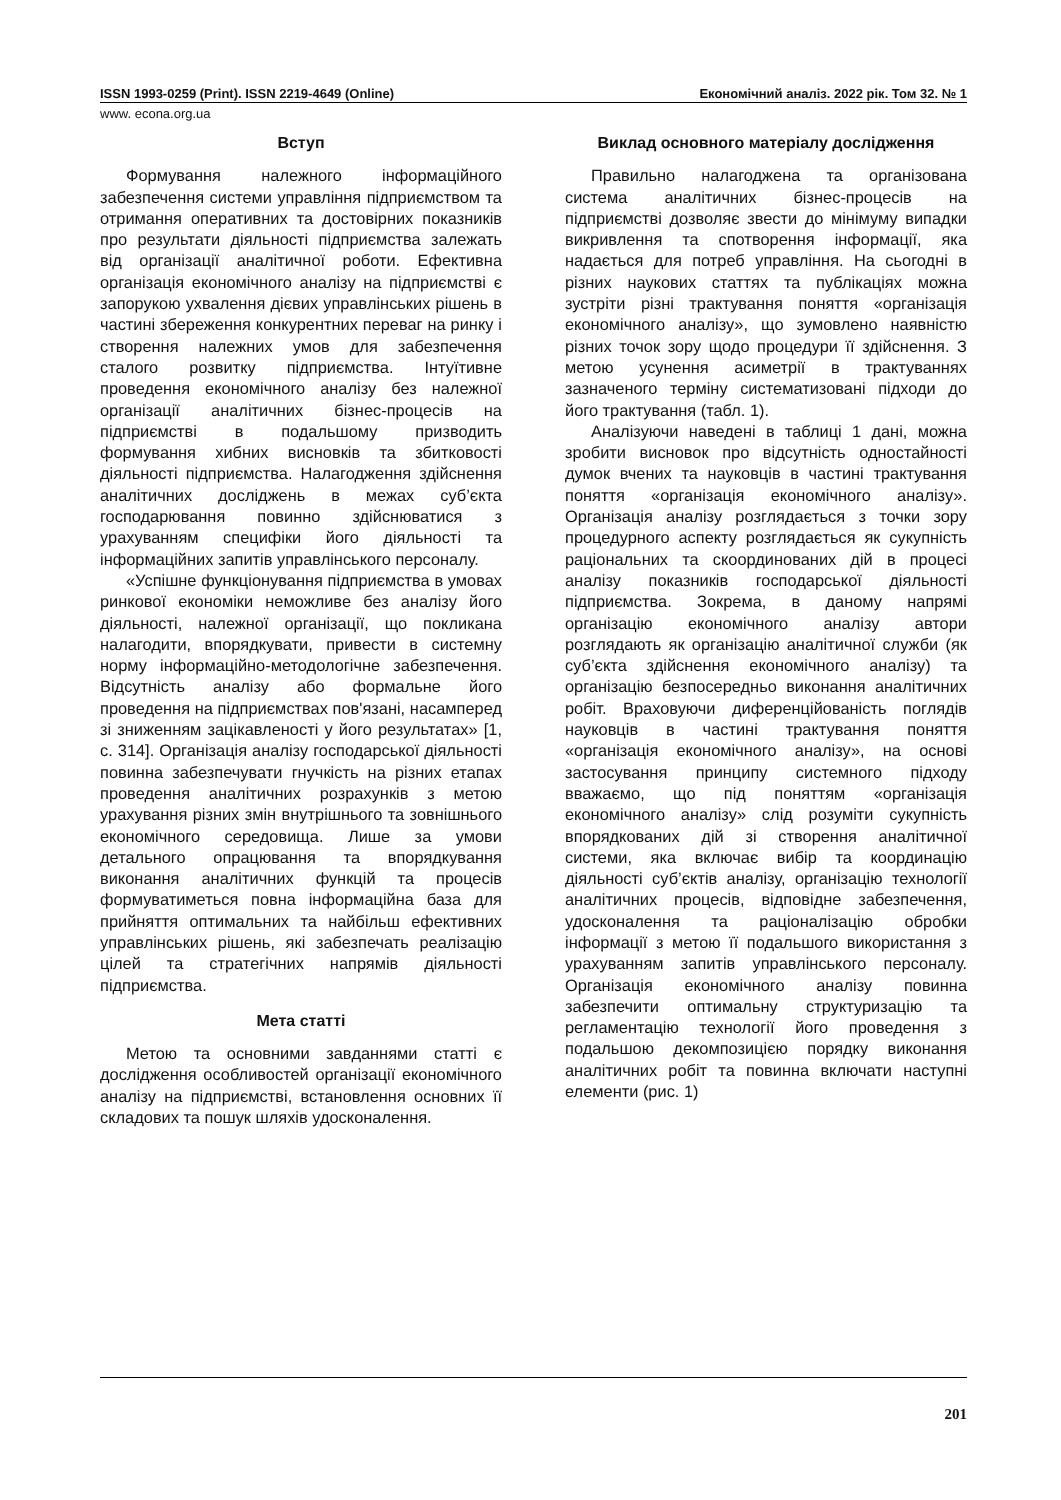ISSN 1993-0259 (Print). ISSN 2219-4649 (Online) Економічний аналіз. 2022 рік. Том 32. № 1
www. econa.org.ua
Вступ
Формування належного інформаційного забезпечення системи управління підприємством та отримання оперативних та достовірних показників про результати діяльності підприємства залежать від організації аналітичної роботи. Ефективна організація економічного аналізу на підприємстві є запорукою ухвалення дієвих управлінських рішень в частині збереження конкурентних переваг на ринку і створення належних умов для забезпечення сталого розвитку підприємства. Інтуїтивне проведення економічного аналізу без належної організації аналітичних бізнес-процесів на підприємстві в подальшому призводить формування хибних висновків та збитковості діяльності підприємства. Налагодження здійснення аналітичних досліджень в межах суб’єкта господарювання повинно здійснюватися з урахуванням специфіки його діяльності та інформаційних запитів управлінського персоналу.
«Успішне функціонування підприємства в умовах ринкової економіки неможливе без аналізу його діяльності, належної організації, що покликана налагодити, впорядкувати, привести в системну норму інформаційно-методологічне забезпечення. Відсутність аналізу або формальне його проведення на підприємствах пов'язані, насамперед зі зниженням зацікавленості у його результатах» [1, с. 314]. Організація аналізу господарської діяльності повинна забезпечувати гнучкість на різних етапах проведення аналітичних розрахунків з метою урахування різних змін внутрішнього та зовнішнього економічного середовища. Лише за умови детального опрацювання та впорядкування виконання аналітичних функцій та процесів формуватиметься повна інформаційна база для прийняття оптимальних та найбільш ефективних управлінських рішень, які забезпечать реалізацію цілей та стратегічних напрямів діяльності підприємства.
Мета статті
Метою та основними завданнями статті є дослідження особливостей організації економічного аналізу на підприємстві, встановлення основних її складових та пошук шляхів удосконалення.
Виклад основного матеріалу дослідження
Правильно налагоджена та організована система аналітичних бізнес-процесів на підприємстві дозволяє звести до мінімуму випадки викривлення та спотворення інформації, яка надається для потреб управління. На сьогодні в різних наукових статтях та публікаціях можна зустріти різні трактування поняття «організація економічного аналізу», що зумовлено наявністю різних точок зору щодо процедури її здійснення. З метою усунення асиметрії в трактуваннях зазначеного терміну систематизовані підходи до його трактування (табл. 1).
Аналізуючи наведені в таблиці 1 дані, можна зробити висновок про відсутність одностайності думок вчених та науковців в частині трактування поняття «організація економічного аналізу». Організація аналізу розглядається з точки зору процедурного аспекту розглядається як сукупність раціональних та скоординованих дій в процесі аналізу показників господарської діяльності підприємства. Зокрема, в даному напрямі організацію економічного аналізу автори розглядають як організацію аналітичної служби (як суб’єкта здійснення економічного аналізу) та організацію безпосередньо виконання аналітичних робіт. Враховуючи диференційованість поглядів науковців в частині трактування поняття «організація економічного аналізу», на основі застосування принципу системного підходу вважаємо, що під поняттям «організація економічного аналізу» слід розуміти сукупність впорядкованих дій зі створення аналітичної системи, яка включає вибір та координацію діяльності суб’єктів аналізу, організацію технології аналітичних процесів, відповідне забезпечення, удосконалення та раціоналізацію обробки інформації з метою її подальшого використання з урахуванням запитів управлінського персоналу. Організація економічного аналізу повинна забезпечити оптимальну структуризацію та регламентацію технології його проведення з подальшою декомпозицією порядку виконання аналітичних робіт та повинна включати наступні елементи (рис. 1)
201